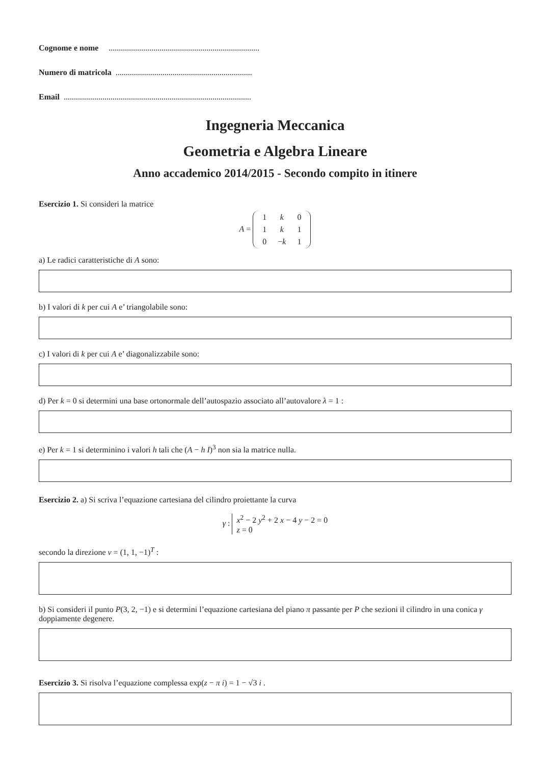Cognome e nome ..........................................................................
Numero di matricola ...................................................................
Email ............................................................................................
Ingegneria Meccanica
Geometria e Algebra Lineare
Anno accademico 2014/2015 - Secondo compito in itinere
Esercizio 1. Si consideri la matrice
A =
| 1 | k | 0 |
| 1 | k | 1 |
| 0 | − k | 1 |
a) Le radici caratteristiche di A sono:
b) I valori di k per cui A e’ triangolabile sono:
c) I valori di k per cui A e’ diagonalizzabile sono:
d) Per k = 0 si determini una base ortonormale dell’autospazio associato all’autovalore λ = 1 :
e) Per k = 1 si determinino i valori h tali che (A − h I)<sup>3</sup> non sia la matrice nulla.
Esercizio 2. a) Si scriva l’equazione cartesiana del cilindro proiettante la curva
γ : x<sup>2</sup> − 2 y<sup>2</sup> + 2 x − 4 y − 2 = 0
z = 0
secondo la direzione v = (1, 1, −1)<sup>T</sup> :
b) Si consideri il punto P(3, 2, −1) e si determini l’equazione cartesiana del piano π passante per P che sezioni il cilindro in una conica γ doppiamente degenere.
Esercizio 3. Si risolva l’equazione complessa exp(z − π i) = 1 − √3 i .